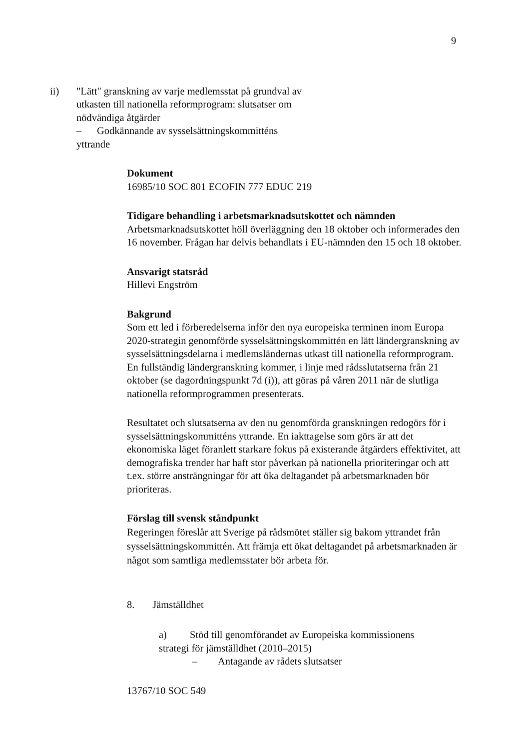9
ii) "Lätt" granskning av varje medlemsstat på grundval av utkasten till nationella reformprogram: slutsatser om nödvändiga åtgärder
– Godkännande av sysselsättningskommitténs yttrande
Dokument
16985/10 SOC 801 ECOFIN 777 EDUC 219
Tidigare behandling i arbetsmarknadsutskottet och nämnden
Arbetsmarknadsutskottet höll överläggning den 18 oktober och informerades den 16 november. Frågan har delvis behandlats i EU-nämnden den 15 och 18 oktober.
Ansvarigt statsråd
Hillevi Engström
Bakgrund
Som ett led i förberedelserna inför den nya europeiska terminen inom Europa 2020-strategin genomförde sysselsättningskommittén en lätt ländergranskning av sysselsättningsdelarna i medlemsländernas utkast till nationella reformprogram. En fullständig ländergranskning kommer, i linje med rådsslutatserna från 21 oktober (se dagordningspunkt 7d (i)), att göras på våren 2011 när de slutliga nationella reformprogrammen presenterats.
Resultatet och slutsatserna av den nu genomförda granskningen redogörs för i sysselsättningskommitténs yttrande. En iakttagelse som görs är att det ekonomiska läget föranlett starkare fokus på existerande åtgärders effektivitet, att demografiska trender har haft stor påverkan på nationella prioriteringar och att t.ex. större ansträngningar för att öka deltagandet på arbetsmarknaden bör prioriteras.
Förslag till svensk ståndpunkt
Regeringen föreslår att Sverige på rådsmötet ställer sig bakom yttrandet från sysselsättningskommittén. Att främja ett ökat deltagandet på arbetsmarknaden är något som samtliga medlemsstater bör arbeta för.
8. Jämställdhet
a) Stöd till genomförandet av Europeiska kommissionens strategi för jämställdhet (2010–2015)
– Antagande av rådets slutsatser
13767/10 SOC 549